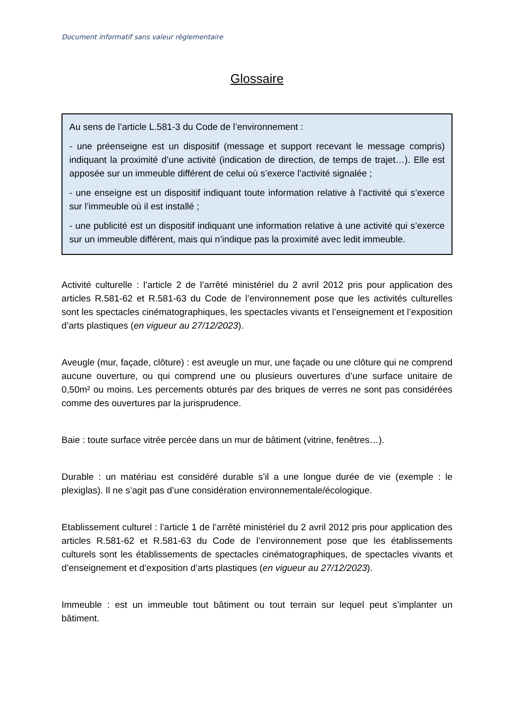Document informatif sans valeur règlementaire
Glossaire
Au sens de l’article L.581-3 du Code de l’environnement :
- une préenseigne est un dispositif (message et support recevant le message compris) indiquant la proximité d’une activité (indication de direction, de temps de trajet…). Elle est apposée sur un immeuble différent de celui où s’exerce l’activité signalée ;
- une enseigne est un dispositif indiquant toute information relative à l’activité qui s’exerce sur l’immeuble où il est installé ;
- une publicité est un dispositif indiquant une information relative à une activité qui s’exerce sur un immeuble différent, mais qui n’indique pas la proximité avec ledit immeuble.
Activité culturelle : l’article 2 de l’arrêté ministériel du 2 avril 2012 pris pour application des articles R.581-62 et R.581-63 du Code de l’environnement pose que les activités culturelles sont les spectacles cinématographiques, les spectacles vivants et l’enseignement et l’exposition d’arts plastiques (en vigueur au 27/12/2023).
Aveugle (mur, façade, clôture) : est aveugle un mur, une façade ou une clôture qui ne comprend aucune ouverture, ou qui comprend une ou plusieurs ouvertures d’une surface unitaire de 0,50m² ou moins. Les percements obturés par des briques de verres ne sont pas considérées comme des ouvertures par la jurisprudence.
Baie : toute surface vitrée percée dans un mur de bâtiment (vitrine, fenêtres…).
Durable : un matériau est considéré durable s’il a une longue durée de vie (exemple : le plexiglas). Il ne s’agit pas d’une considération environnementale/écologique.
Etablissement culturel : l’article 1 de l’arrêté ministériel du 2 avril 2012 pris pour application des articles R.581-62 et R.581-63 du Code de l’environnement pose que les établissements culturels sont les établissements de spectacles cinématographiques, de spectacles vivants et d’enseignement et d’exposition d’arts plastiques (en vigueur au 27/12/2023).
Immeuble : est un immeuble tout bâtiment ou tout terrain sur lequel peut s’implanter un bâtiment.